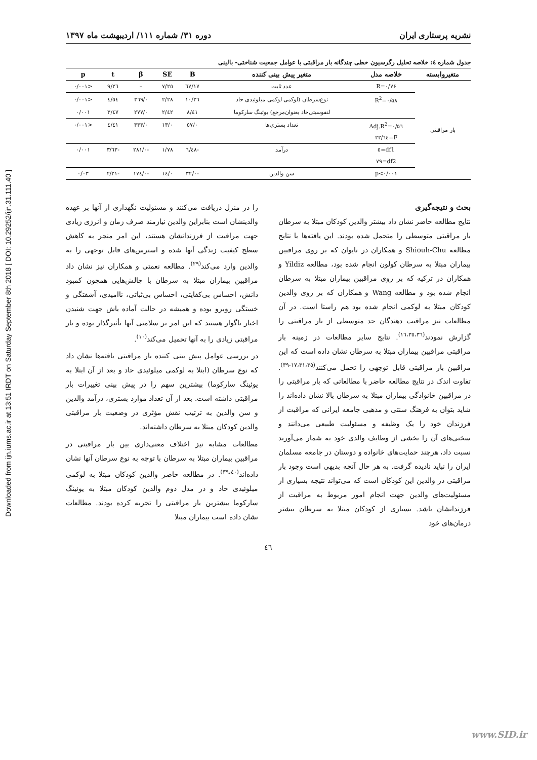Downloaded from ijn.iums.ac.ir at 13:51 IRDT on Saturday September 8th 2018 [ DOI: 10.29252/ijn.31.111.40 ]
نشریه پرستاری ایران دوره ۳۱/ شماره ۱۱۱/ اردیبهشت ماه ۱۳۹۷
جدول شماره ٤: خلاصه تحلیل رگرسیون خطی چندگانه بار مراقبتی با عوامل جمعیت شناختی- بالینی
| متغیروابسته | خلاصه مدل | متغیر پیش بینی کننده | B | SE | β | t | p |
| --- | --- | --- | --- | --- | --- | --- | --- |
| بار مراقبتی | R=۰/۷۶ | عدد ثابت | ٦٧/١٧ | ٧/٢٥ | – | ٩/٢٦ | <۰/۰۰۱ |
| | R<sup>2</sup>=۰/۵۸ | نوع‌سرطان (لوکمی لوکمی میلوئیدی حاد | ١٠/٣٦ | ٢/٢٨ | ۰/٣٦٩ | ٤/٥٤ | <۰/۰۰۱ |
| | | لنفوسیتی‌حاد بعنوان‌مرجع) یوئینگ سارکوما | ٨/٤١ | ٢/٤٢ | ۰/٢٧٧ | ٣/٤٧ | ۰/۰۰۱ |
| | Adj.R<sup>2</sup>=۰/۵٦ | تعداد بستری‌ها | ۰/٥٧ | ۰/١٣ | ۰/٣٣٣ | ٤/٤١ | <۰/۰۰۱ |
| | F=٢٢/٦٤ | | | | | | |
| | df1=٥ | درآمد | -٦/٤٨ | ١/٧٨ | -۰/٢٨١ | -٣/٦٣ | ۰/۰۰۱ |
| | df2=٧٩ | | | | | | |
| | p<۰/۰۰۱ | سن والدین | -۰/٣٢ | ۰/١٤ | -۰/١٧٤ | -٢/٢١ | ۰/۰٣ |
بحث و نتیجه‌گیری
نتایج مطالعه حاضر نشان داد بیشتر والدین کودکان مبتلا به سرطان بار مراقبتی متوسطی را متحمل شده بودند. این یافته‌ها با نتایج مطالعه Shiouh-Chu و همکاران در تایوان که بر روی مراقبین بیماران مبتلا به سرطان کولون انجام شده بود، مطالعه Yildiz و همکاران در ترکیه که بر روی مراقبین بیماران مبتلا به سرطان انجام شده بود و مطالعه Wang و همکاران که بر روی والدین کودکان مبتلا به لوکمی انجام شده بود هم راستا است. در آن مطالعات نیز مراقبت دهندگان حد متوسطی از بار مراقبتی را گزارش نمودند<sup>(١٦،٣٥،٣٦)</sup>. نتایج سایر مطالعات در زمینه بار مراقبتی مراقبین بیماران مبتلا به سرطان نشان داده است که این مراقبین بار مراقبتی قابل توجهی را تحمل می‌کنند<sup>(١٧،٣١،٣٥-٣٩)</sup>. تفاوت اندک در نتایج مطالعه حاضر با مطالعاتی که بار مراقبتی را در مراقبین خانوادگی بیماران مبتلا به سرطان بالا نشان داده‌اند را شاید بتوان به فرهنگ سنتی و مذهبی جامعه ایرانی که مراقبت از فرزندان خود را یک وظیفه و مسئولیت طبیعی می‌دانند و سختی‌های آن را بخشی از وظایف والدی خود به شمار می‌آورند نسبت داد، هرچند حمایت‌های خانواده و دوستان در جامعه مسلمان ایران را نباید نادیده گرفت. به هر حال آنچه بدیهی است وجود بار مراقبتی در والدین این کودکان است که می‌تواند نتیجه بسیاری از مسئولیت‌های والدین جهت انجام امور مربوط به مراقبت از فرزندانشان باشد. بسیاری از کودکان مبتلا به سرطان بیشتر درمان‌های خود
را در منزل دریافت می‌کنند و مسئولیت نگهداری از آنها بر عهده والدینشان است بنابراین والدین نیازمند صرف زمان و انرژی زیادی جهت مراقبت از فرزندانشان هستند، این امر منجر به کاهش سطح کیفیت زندگی آنها شده و استرس‌های قابل توجهی را به والدین وارد می‌کند<sup>(٢٩)</sup>. مطالعه نعمتی و همکاران نیز نشان داد مراقبین بیماران مبتلا به سرطان با چالش‌هایی همچون کمبود دانش، احساس بی‌کفایتی، احساس بی‌ثباتی، ناامیدی، آشفتگی و خستگی روبرو بوده و همیشه در حالت آماده باش جهت شنیدن اخبار ناگوار هستند که این امر بر سلامتی آنها تأثیرگذار بوده و بار مراقبتی زیادی را به آنها تحمیل می‌کند<sup>(١٠)</sup>.
در بررسی عوامل پیش بینی کننده بار مراقبتی یافته‌ها نشان داد که نوع سرطان (ابتلا به لوکمی میلوئیدی حاد و بعد از آن ابتلا به یوئینگ سارکوما) بیشترین سهم را در پیش بینی تغییرات بار مراقبتی داشته است. بعد از آن تعداد موارد بستری، درآمد والدین و سن والدین به ترتیب نقش مؤثری در وضعیت بار مراقبتی والدین کودکان مبتلا به سرطان داشته‌اند.
مطالعات مشابه نیز اختلاف معنی‌داری بین بار مراقبتی در مراقبین بیماران مبتلا به سرطان با توجه به نوع سرطان آنها نشان داده‌اند<sup>(٣٩،٤٠)</sup>. در مطالعه حاضر والدین کودکان مبتلا به لوکمی میلوئیدی حاد و در مدل دوم والدین کودکان مبتلا به یوئینگ سارکوما بیشترین بار مراقبتی را تجربه کرده بودند. مطالعات نشان داده است بیماران مبتلا
٤٦
www.SID.ir